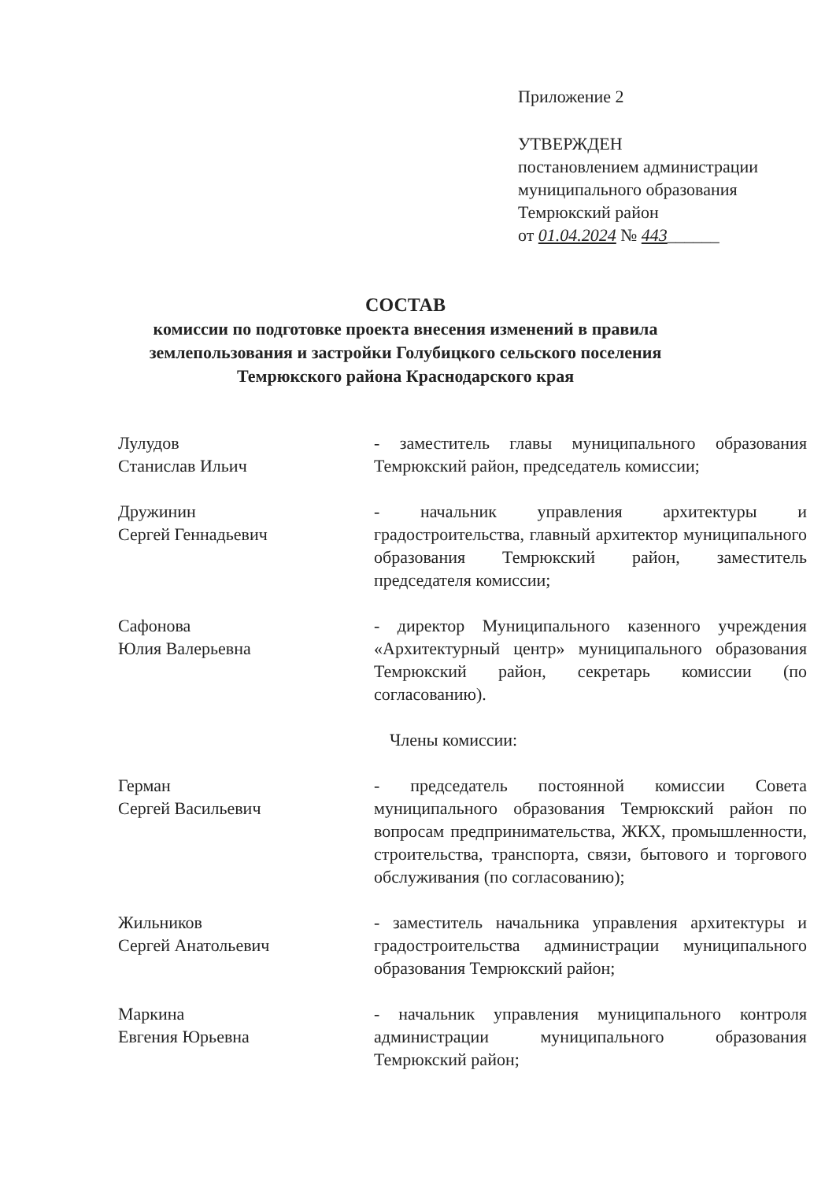Приложение 2
УТВЕРЖДЕН
постановлением администрации
муниципального образования
Темрюкский район
от 01.04.2024 № 443______
СОСТАВ
комиссии по подготовке проекта внесения изменений в правила землепользования и застройки Голубицкого сельского поселения Темрюкского района Краснодарского края
Лулудов
Станислав Ильич
- заместитель главы муниципального образования Темрюкский район, председатель комиссии;
Дружинин
Сергей Геннадьевич
- начальник управления архитектуры и градостроительства, главный архитектор муниципального образования Темрюкский район, заместитель председателя комиссии;
Сафонова
Юлия Валерьевна
- директор Муниципального казенного учреждения «Архитектурный центр» муниципального образования Темрюкский район, секретарь комиссии (по согласованию).
Члены комиссии:
Герман
Сергей Васильевич
- председатель постоянной комиссии Совета муниципального образования Темрюкский район по вопросам предпринимательства, ЖКХ, промышленности, строительства, транспорта, связи, бытового и торгового обслуживания (по согласованию);
Жильников
Сергей Анатольевич
- заместитель начальника управления архитектуры и градостроительства администрации муниципального образования Темрюкский район;
Маркина
Евгения Юрьевна
- начальник управления муниципального контроля администрации муниципального образования Темрюкский район;